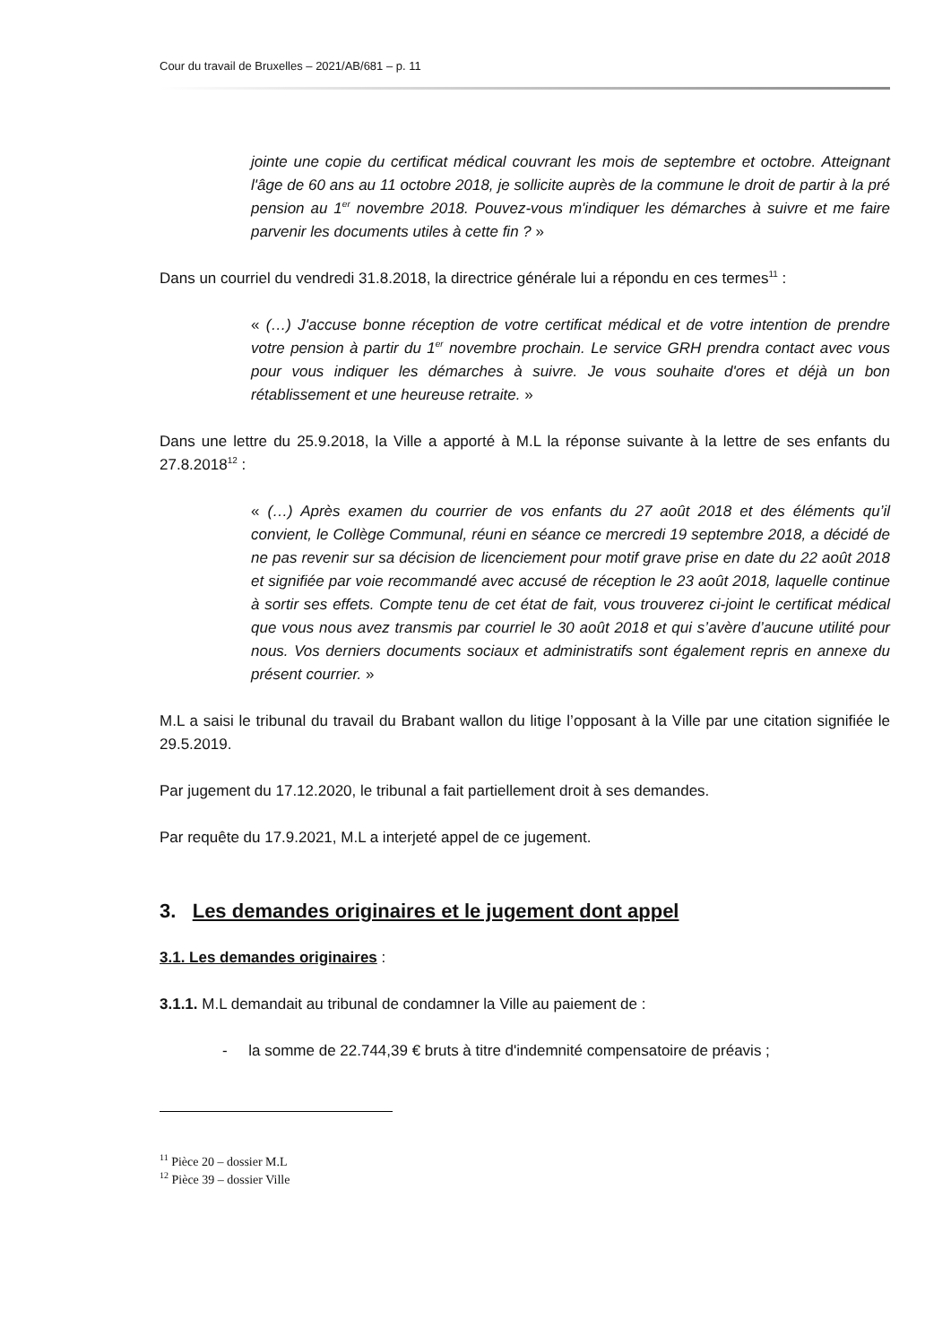Cour du travail de Bruxelles – 2021/AB/681 – p. 11
jointe une copie du certificat médical couvrant les mois de septembre et octobre. Atteignant l'âge de 60 ans au 11 octobre 2018, je sollicite auprès de la commune le droit de partir à la pré pension au 1<sup>er</sup> novembre 2018. Pouvez-vous m'indiquer les démarches à suivre et me faire parvenir les documents utiles à cette fin ? »
Dans un courriel du vendredi 31.8.2018, la directrice générale lui a répondu en ces termes<sup>11</sup> :
« (…) J'accuse bonne réception de votre certificat médical et de votre intention de prendre votre pension à partir du 1<sup>er</sup> novembre prochain. Le service GRH prendra contact avec vous pour vous indiquer les démarches à suivre. Je vous souhaite d'ores et déjà un bon rétablissement et une heureuse retraite. »
Dans une lettre du 25.9.2018, la Ville a apporté à M.L la réponse suivante à la lettre de ses enfants du 27.8.2018<sup>12</sup> :
« (…) Après examen du courrier de vos enfants du 27 août 2018 et des éléments qu’il convient, le Collège Communal, réuni en séance ce mercredi 19 septembre 2018, a décidé de ne pas revenir sur sa décision de licenciement pour motif grave prise en date du 22 août 2018 et signifiée par voie recommandé avec accusé de réception le 23 août 2018, laquelle continue à sortir ses effets. Compte tenu de cet état de fait, vous trouverez ci-joint le certificat médical que vous nous avez transmis par courriel le 30 août 2018 et qui s’avère d’aucune utilité pour nous. Vos derniers documents sociaux et administratifs sont également repris en annexe du présent courrier. »
M.L a saisi le tribunal du travail du Brabant wallon du litige l’opposant à la Ville par une citation signifiée le 29.5.2019.
Par jugement du 17.12.2020, le tribunal a fait partiellement droit à ses demandes.
Par requête du 17.9.2021, M.L a interjeté appel de ce jugement.
3. Les demandes originaires et le jugement dont appel
3.1. Les demandes originaires :
3.1.1. M.L demandait au tribunal de condamner la Ville au paiement de :
- la somme de 22.744,39 € bruts à titre d'indemnité compensatoire de préavis ;
<sup>11</sup> Pièce 20 – dossier M.L
<sup>12</sup> Pièce 39 – dossier Ville